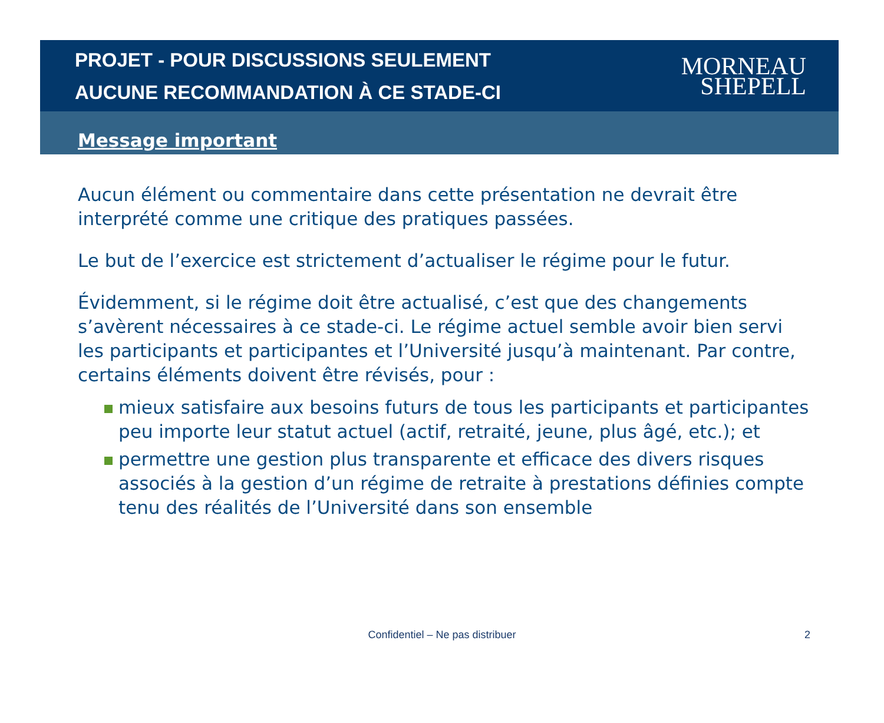PROJET - POUR DISCUSSIONS SEULEMENT
AUCUNE RECOMMANDATION À CE STADE-CI
MORNEAU
SHEPELL
Message important
Aucun élément ou commentaire dans cette présentation ne devrait être interprété comme une critique des pratiques passées.
Le but de l’exercice est strictement d’actualiser le régime pour le futur.
Évidemment, si le régime doit être actualisé, c’est que des changements s’avèrent nécessaires à ce stade-ci. Le régime actuel semble avoir bien servi les participants et participantes et l’Université jusqu’à maintenant. Par contre, certains éléments doivent être révisés, pour :
mieux satisfaire aux besoins futurs de tous les participants et participantes peu importe leur statut actuel (actif, retraité, jeune, plus âgé, etc.); et
permettre une gestion plus transparente et efficace des divers risques associés à la gestion d’un régime de retraite à prestations définies compte tenu des réalités de l’Université dans son ensemble
Confidentiel – Ne pas distribuer 2